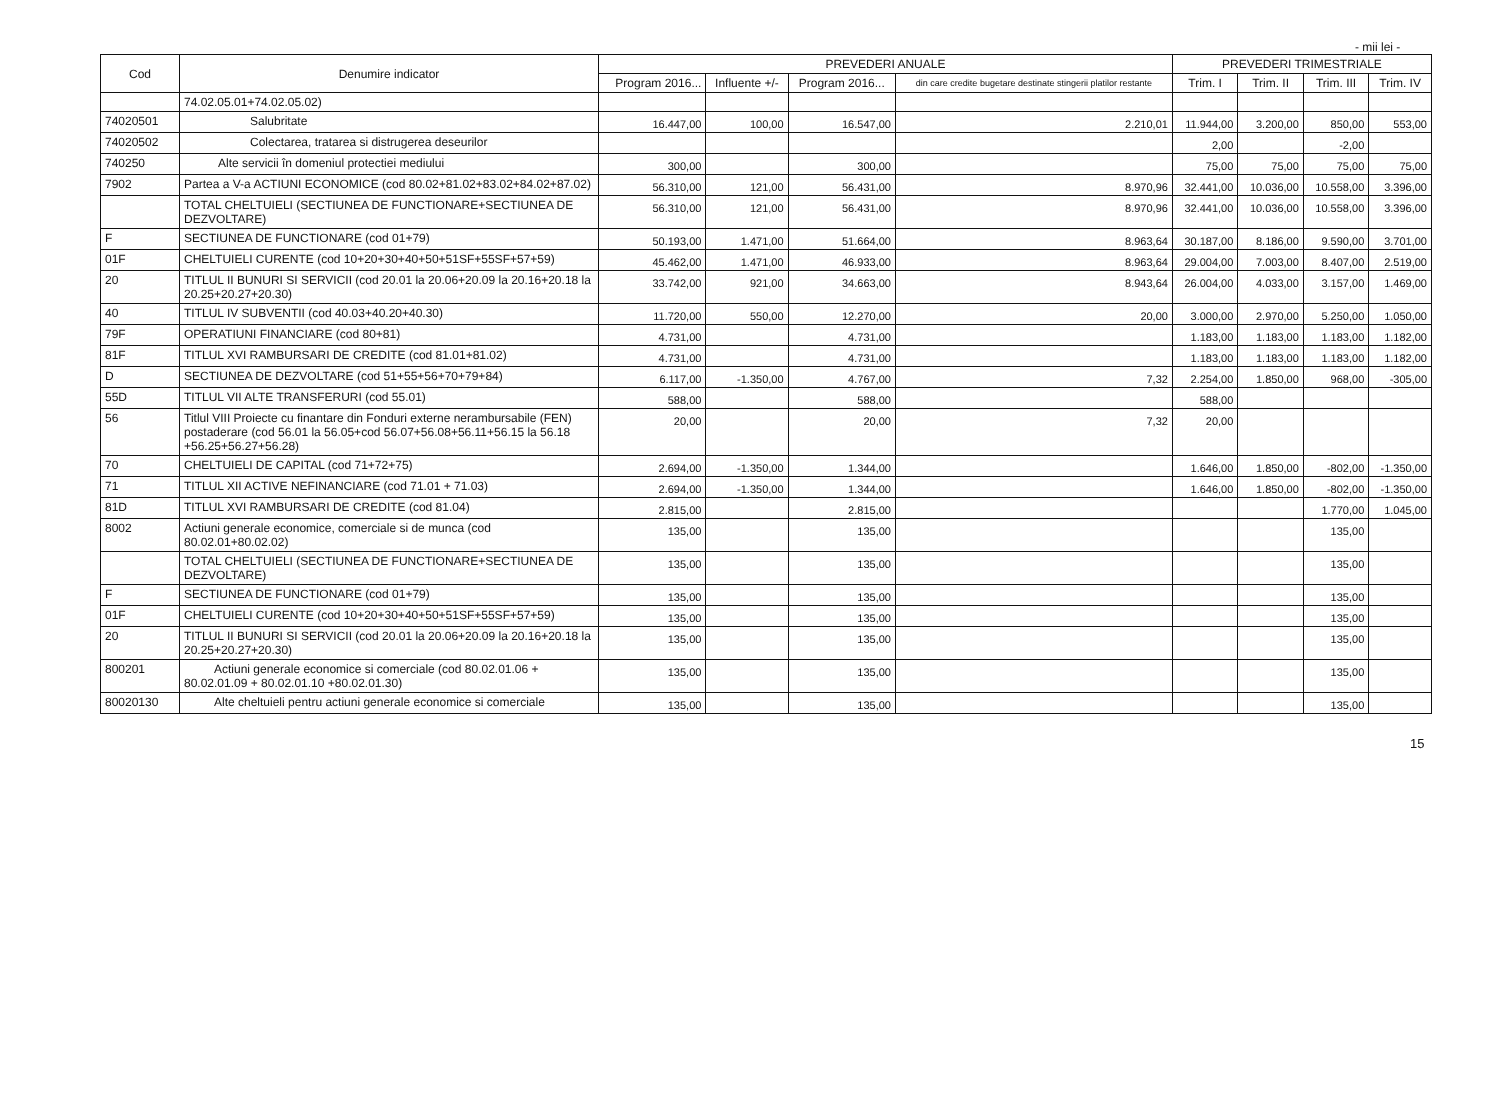- mii lei -
| Cod | Denumire indicator | PREVEDERI ANUALE | | | | PREVEDERI TRIMESTRIALE | | | |
| --- | --- | --- | --- | --- | --- | --- | --- | --- | --- |
| | | Program 2016... | Influente +/- | Program 2016... | din care credite bugetare destinate stingerii platilor restante | Trim. I | Trim. II | Trim. III | Trim. IV |
| | 74.02.05.01+74.02.05.02) | | | | | | | | |
| 74020501 | Salubritate | 16.447,00 | 100,00 | 16.547,00 | 2.210,01 | 11.944,00 | 3.200,00 | 850,00 | 553,00 |
| 74020502 | Colectarea, tratarea si distrugerea deseurilor | | | | | 2,00 | | -2,00 | |
| 740250 | Alte servicii în domeniul protectiei mediului | 300,00 | | 300,00 | | 75,00 | 75,00 | 75,00 | 75,00 |
| 7902 | Partea a V-a ACTIUNI ECONOMICE (cod 80.02+81.02+83.02+84.02+87.02) | 56.310,00 | 121,00 | 56.431,00 | 8.970,96 | 32.441,00 | 10.036,00 | 10.558,00 | 3.396,00 |
| | TOTAL CHELTUIELI (SECTIUNEA DE FUNCTIONARE+SECTIUNEA DE DEZVOLTARE) | 56.310,00 | 121,00 | 56.431,00 | 8.970,96 | 32.441,00 | 10.036,00 | 10.558,00 | 3.396,00 |
| F | SECTIUNEA DE FUNCTIONARE (cod 01+79) | 50.193,00 | 1.471,00 | 51.664,00 | 8.963,64 | 30.187,00 | 8.186,00 | 9.590,00 | 3.701,00 |
| 01F | CHELTUIELI CURENTE (cod 10+20+30+40+50+51SF+55SF+57+59) | 45.462,00 | 1.471,00 | 46.933,00 | 8.963,64 | 29.004,00 | 7.003,00 | 8.407,00 | 2.519,00 |
| 20 | TITLUL II BUNURI SI SERVICII (cod 20.01 la 20.06+20.09 la 20.16+20.18 la 20.25+20.27+20.30) | 33.742,00 | 921,00 | 34.663,00 | 8.943,64 | 26.004,00 | 4.033,00 | 3.157,00 | 1.469,00 |
| 40 | TITLUL IV SUBVENTII (cod 40.03+40.20+40.30) | 11.720,00 | 550,00 | 12.270,00 | 20,00 | 3.000,00 | 2.970,00 | 5.250,00 | 1.050,00 |
| 79F | OPERATIUNI FINANCIARE (cod 80+81) | 4.731,00 | | 4.731,00 | | 1.183,00 | 1.183,00 | 1.183,00 | 1.182,00 |
| 81F | TITLUL XVI RAMBURSARI DE CREDITE (cod 81.01+81.02) | 4.731,00 | | 4.731,00 | | 1.183,00 | 1.183,00 | 1.183,00 | 1.182,00 |
| D | SECTIUNEA DE DEZVOLTARE (cod 51+55+56+70+79+84) | 6.117,00 | -1.350,00 | 4.767,00 | 7,32 | 2.254,00 | 1.850,00 | 968,00 | -305,00 |
| 55D | TITLUL VII ALTE TRANSFERURI (cod 55.01) | 588,00 | | 588,00 | | 588,00 | | | |
| 56 | Titlul VIII Proiecte cu finantare din Fonduri externe nerambursabile (FEN) postaderare (cod 56.01 la 56.05+cod 56.07+56.08+56.11+56.15 la 56.18 +56.25+56.27+56.28) | 20,00 | | 20,00 | 7,32 | 20,00 | | | |
| 70 | CHELTUIELI DE CAPITAL (cod 71+72+75) | 2.694,00 | -1.350,00 | 1.344,00 | | 1.646,00 | 1.850,00 | -802,00 | -1.350,00 |
| 71 | TITLUL XII ACTIVE NEFINANCIARE (cod 71.01 + 71.03) | 2.694,00 | -1.350,00 | 1.344,00 | | 1.646,00 | 1.850,00 | -802,00 | -1.350,00 |
| 81D | TITLUL XVI RAMBURSARI DE CREDITE (cod 81.04) | 2.815,00 | | 2.815,00 | | | | 1.770,00 | 1.045,00 |
| 8002 | Actiuni generale economice, comerciale si de munca (cod 80.02.01+80.02.02) | 135,00 | | 135,00 | | | | 135,00 | |
| | TOTAL CHELTUIELI (SECTIUNEA DE FUNCTIONARE+SECTIUNEA DE DEZVOLTARE) | 135,00 | | 135,00 | | | | 135,00 | |
| F | SECTIUNEA DE FUNCTIONARE (cod 01+79) | 135,00 | | 135,00 | | | | 135,00 | |
| 01F | CHELTUIELI CURENTE (cod 10+20+30+40+50+51SF+55SF+57+59) | 135,00 | | 135,00 | | | | 135,00 | |
| 20 | TITLUL II BUNURI SI SERVICII (cod 20.01 la 20.06+20.09 la 20.16+20.18 la 20.25+20.27+20.30) | 135,00 | | 135,00 | | | | 135,00 | |
| 800201 | Actiuni generale economice si comerciale (cod 80.02.01.06 + 80.02.01.09 + 80.02.01.10 +80.02.01.30) | 135,00 | | 135,00 | | | | 135,00 | |
| 80020130 | Alte cheltuieli pentru actiuni generale economice si comerciale | 135,00 | | 135,00 | | | | 135,00 | |
15